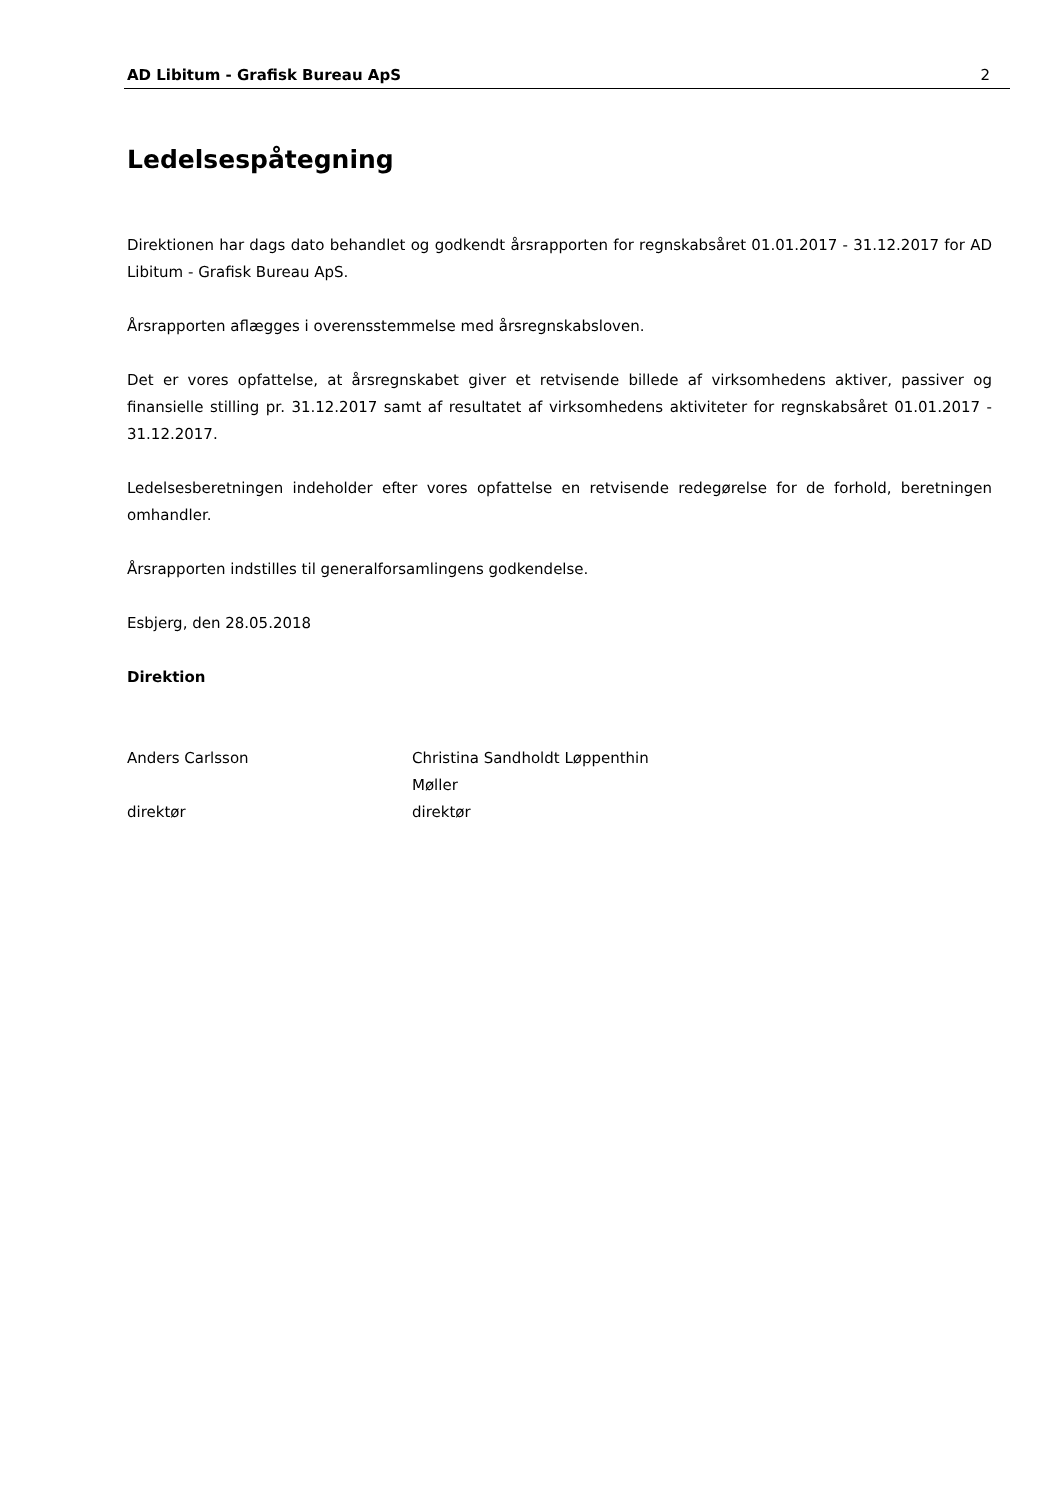AD Libitum - Grafisk Bureau ApS 2
Ledelsespåtegning
Direktionen har dags dato behandlet og godkendt årsrapporten for regnskabsåret 01.01.2017 - 31.12.2017 for AD Libitum - Grafisk Bureau ApS.
Årsrapporten aflægges i overensstemmelse med årsregnskabsloven.
Det er vores opfattelse, at årsregnskabet giver et retvisende billede af virksomhedens aktiver, passiver og finansielle stilling pr. 31.12.2017 samt af resultatet af virksomhedens aktiviteter for regnskabsåret 01.01.2017 - 31.12.2017.
Ledelsesberetningen indeholder efter vores opfattelse en retvisende redegørelse for de forhold, beretningen omhandler.
Årsrapporten indstilles til generalforsamlingens godkendelse.
Esbjerg, den 28.05.2018
Direktion
Anders Carlsson
direktør
Christina Sandholdt Løppenthin
Møller
direktør